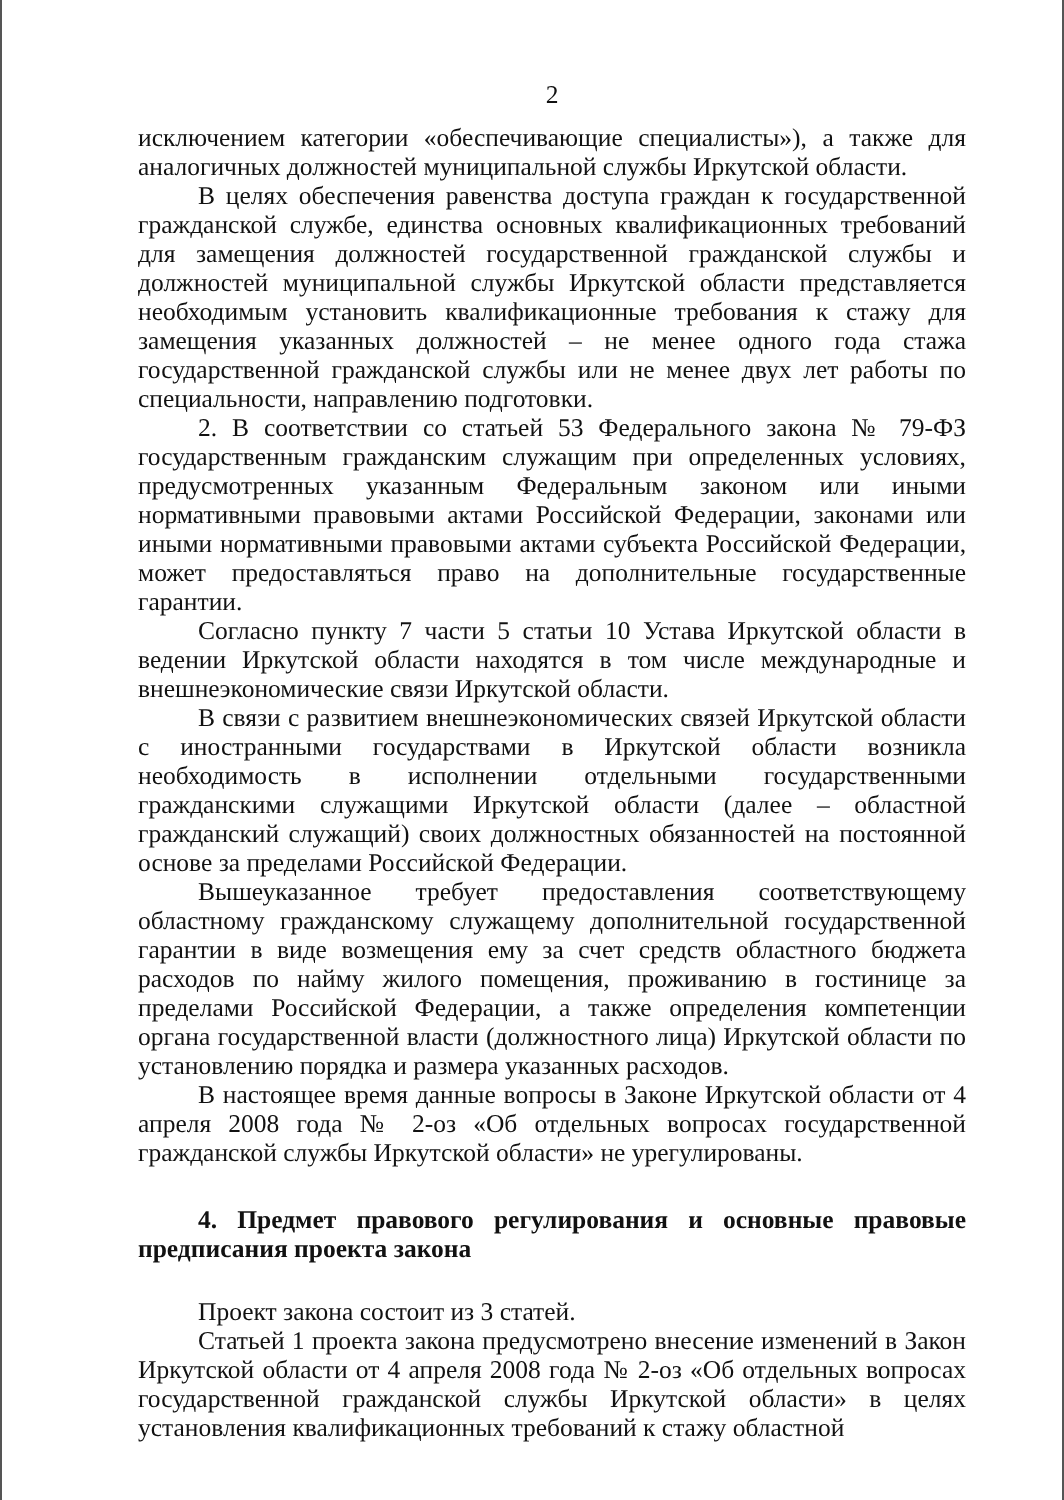2
исключением категории «обеспечивающие специалисты»), а также для аналогичных должностей муниципальной службы Иркутской области.
В целях обеспечения равенства доступа граждан к государственной гражданской службе, единства основных квалификационных требований для замещения должностей государственной гражданской службы и должностей муниципальной службы Иркутской области представляется необходимым установить квалификационные требования к стажу для замещения указанных должностей – не менее одного года стажа государственной гражданской службы или не менее двух лет работы по специальности, направлению подготовки.
2. В соответствии со статьей 53 Федерального закона № 79-ФЗ государственным гражданским служащим при определенных условиях, предусмотренных указанным Федеральным законом или иными нормативными правовыми актами Российской Федерации, законами или иными нормативными правовыми актами субъекта Российской Федерации, может предоставляться право на дополнительные государственные гарантии.
Согласно пункту 7 части 5 статьи 10 Устава Иркутской области в ведении Иркутской области находятся в том числе международные и внешнеэкономические связи Иркутской области.
В связи с развитием внешнеэкономических связей Иркутской области с иностранными государствами в Иркутской области возникла необходимость в исполнении отдельными государственными гражданскими служащими Иркутской области (далее – областной гражданский служащий) своих должностных обязанностей на постоянной основе за пределами Российской Федерации.
Вышеуказанное требует предоставления соответствующему областному гражданскому служащему дополнительной государственной гарантии в виде возмещения ему за счет средств областного бюджета расходов по найму жилого помещения, проживанию в гостинице за пределами Российской Федерации, а также определения компетенции органа государственной власти (должностного лица) Иркутской области по установлению порядка и размера указанных расходов.
В настоящее время данные вопросы в Законе Иркутской области от 4 апреля 2008 года № 2-оз «Об отдельных вопросах государственной гражданской службы Иркутской области» не урегулированы.
4. Предмет правового регулирования и основные правовые предписания проекта закона
Проект закона состоит из 3 статей.
Статьей 1 проекта закона предусмотрено внесение изменений в Закон Иркутской области от 4 апреля 2008 года № 2-оз «Об отдельных вопросах государственной гражданской службы Иркутской области» в целях установления квалификационных требований к стажу областной